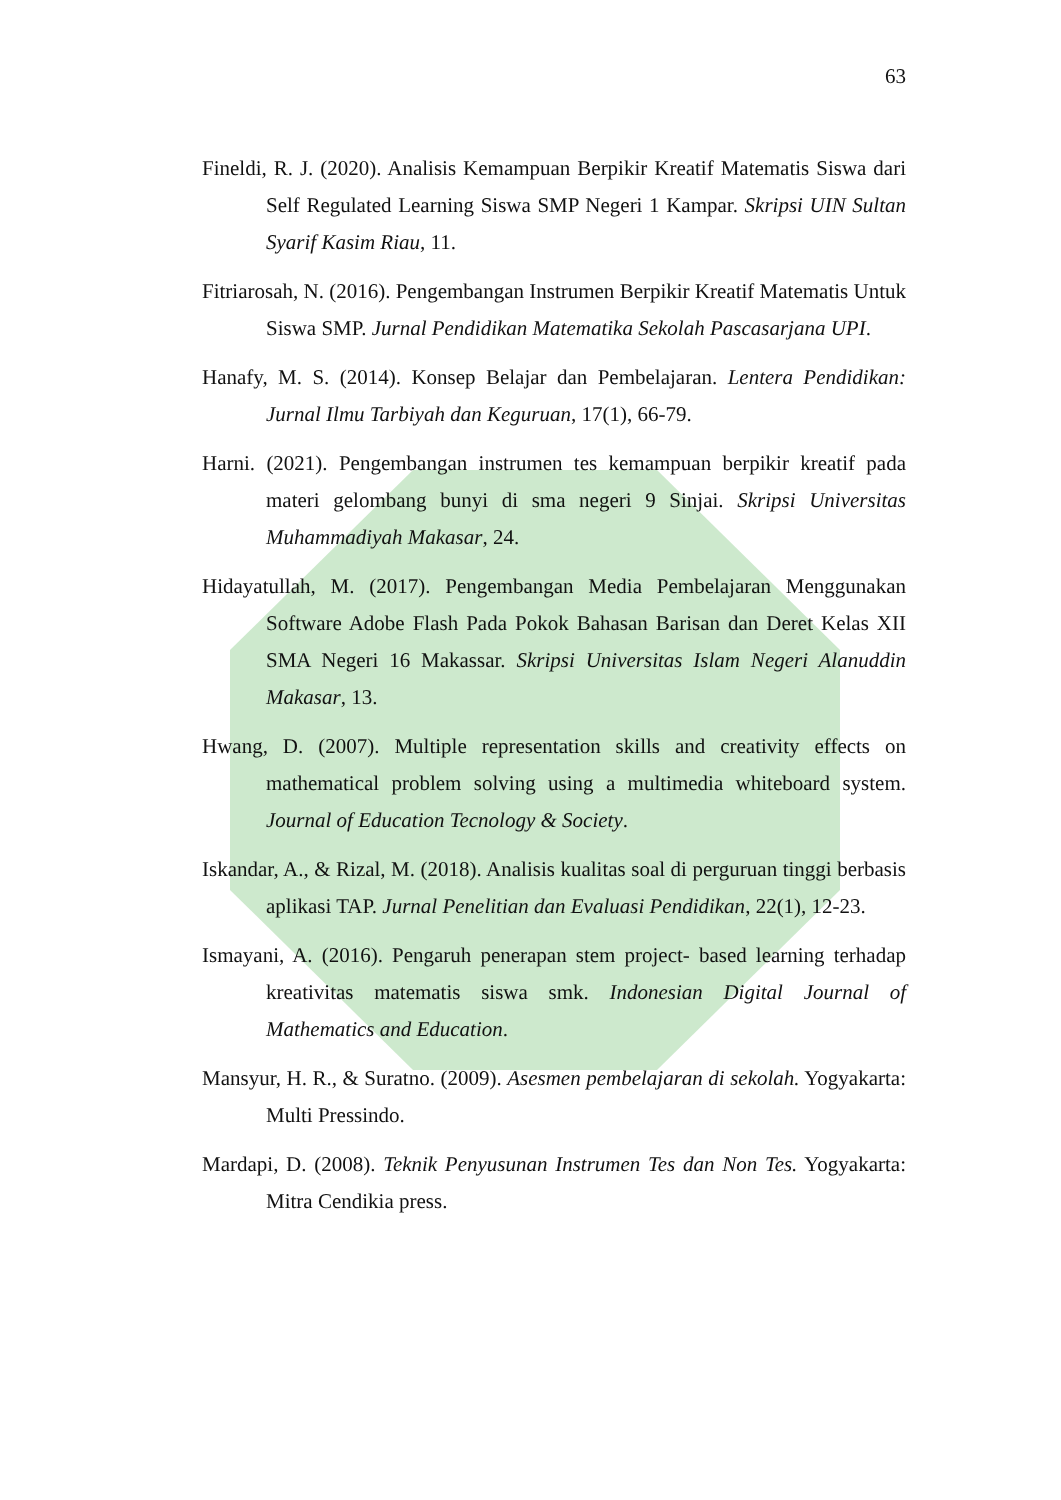63
Fineldi, R. J. (2020). Analisis Kemampuan Berpikir Kreatif Matematis Siswa dari Self Regulated Learning Siswa SMP Negeri 1 Kampar. Skripsi UIN Sultan Syarif Kasim Riau, 11.
Fitriarosah, N. (2016). Pengembangan Instrumen Berpikir Kreatif Matematis Untuk Siswa SMP. Jurnal Pendidikan Matematika Sekolah Pascasarjana UPI.
Hanafy, M. S. (2014). Konsep Belajar dan Pembelajaran. Lentera Pendidikan: Jurnal Ilmu Tarbiyah dan Keguruan, 17(1), 66-79.
Harni. (2021). Pengembangan instrumen tes kemampuan berpikir kreatif pada materi gelombang bunyi di sma negeri 9 Sinjai. Skripsi Universitas Muhammadiyah Makasar, 24.
Hidayatullah, M. (2017). Pengembangan Media Pembelajaran Menggunakan Software Adobe Flash Pada Pokok Bahasan Barisan dan Deret Kelas XII SMA Negeri 16 Makassar. Skripsi Universitas Islam Negeri Alanuddin Makasar, 13.
Hwang, D. (2007). Multiple representation skills and creativity effects on mathematical problem solving using a multimedia whiteboard system. Journal of Education Tecnology & Society.
Iskandar, A., & Rizal, M. (2018). Analisis kualitas soal di perguruan tinggi berbasis aplikasi TAP. Jurnal Penelitian dan Evaluasi Pendidikan, 22(1), 12-23.
Ismayani, A. (2016). Pengaruh penerapan stem project- based learning terhadap kreativitas matematis siswa smk. Indonesian Digital Journal of Mathematics and Education.
Mansyur, H. R., & Suratno. (2009). Asesmen pembelajaran di sekolah. Yogyakarta: Multi Pressindo.
Mardapi, D. (2008). Teknik Penyusunan Instrumen Tes dan Non Tes. Yogyakarta: Mitra Cendikia press.